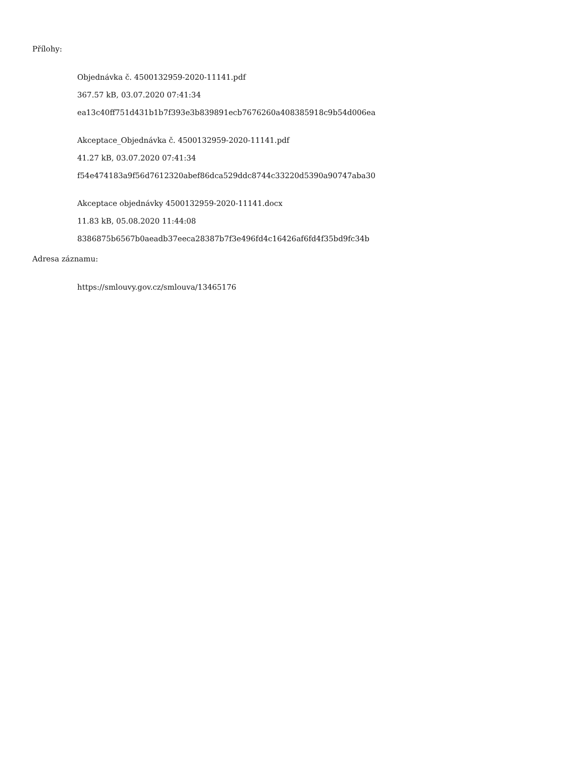Přílohy:
Objednávka č. 4500132959-2020-11141.pdf
367.57 kB, 03.07.2020 07:41:34
ea13c40ff751d431b1b7f393e3b839891ecb7676260a408385918c9b54d006ea
Akceptace_Objednávka č. 4500132959-2020-11141.pdf
41.27 kB, 03.07.2020 07:41:34
f54e474183a9f56d7612320abef86dca529ddc8744c33220d5390a90747aba30
Akceptace objednávky 4500132959-2020-11141.docx
11.83 kB, 05.08.2020 11:44:08
8386875b6567b0aeadb37eeca28387b7f3e496fd4c16426af6fd4f35bd9fc34b
Adresa záznamu:
https://smlouvy.gov.cz/smlouva/13465176